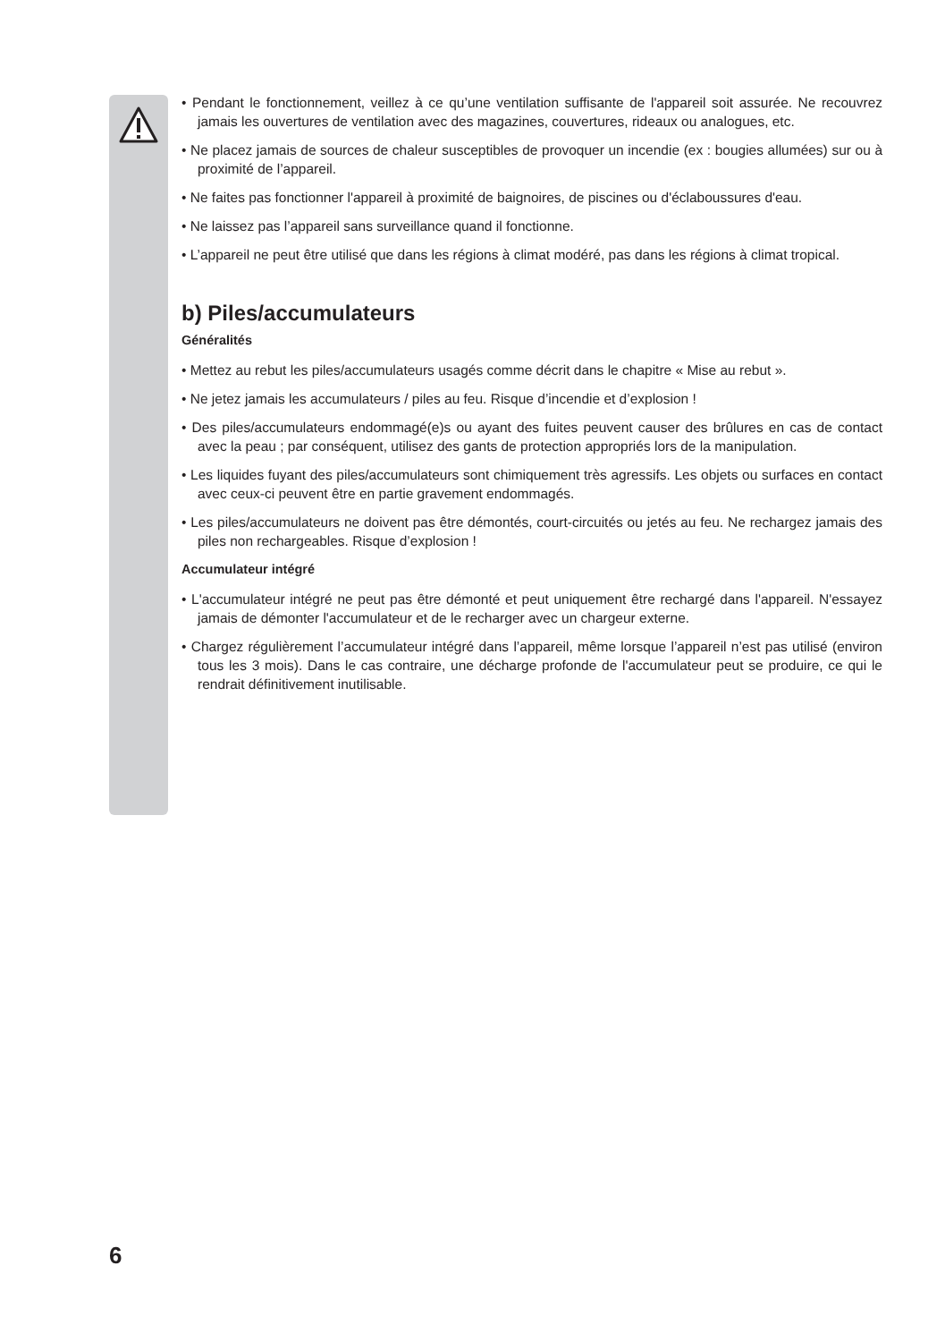• Pendant le fonctionnement, veillez à ce qu’une ventilation suffisante de l'appareil soit assurée. Ne recouvrez jamais les ouvertures de ventilation avec des magazines, couvertures, rideaux ou analogues, etc.
• Ne placez jamais de sources de chaleur susceptibles de provoquer un incendie (ex : bougies allumées) sur ou à proximité de l’appareil.
• Ne faites pas fonctionner l'appareil à proximité de baignoires, de piscines ou d'éclaboussures d'eau.
• Ne laissez pas l’appareil sans surveillance quand il fonctionne.
• L’appareil ne peut être utilisé que dans les régions à climat modéré, pas dans les régions à climat tropical.
b) Piles/accumulateurs
Généralités
• Mettez au rebut les piles/accumulateurs usagés comme décrit dans le chapitre « Mise au rebut ».
• Ne jetez jamais les accumulateurs / piles au feu. Risque d’incendie et d’explosion !
• Des piles/accumulateurs endommagé(e)s ou ayant des fuites peuvent causer des brûlures en cas de contact avec la peau ; par conséquent, utilisez des gants de protection appropriés lors de la manipulation.
• Les liquides fuyant des piles/accumulateurs sont chimiquement très agressifs. Les objets ou surfaces en contact avec ceux-ci peuvent être en partie gravement endommagés.
• Les piles/accumulateurs ne doivent pas être démontés, court-circuités ou jetés au feu. Ne rechargez jamais des piles non rechargeables. Risque d’explosion !
Accumulateur intégré
• L'accumulateur intégré ne peut pas être démonté et peut uniquement être rechargé dans l'appareil. N'essayez jamais de démonter l'accumulateur et de le recharger avec un chargeur externe.
• Chargez régulièrement l’accumulateur intégré dans l’appareil, même lorsque l’appareil n’est pas utilisé (environ tous les 3 mois). Dans le cas contraire, une décharge profonde de l'accumulateur peut se produire, ce qui le rendrait définitivement inutilisable.
6